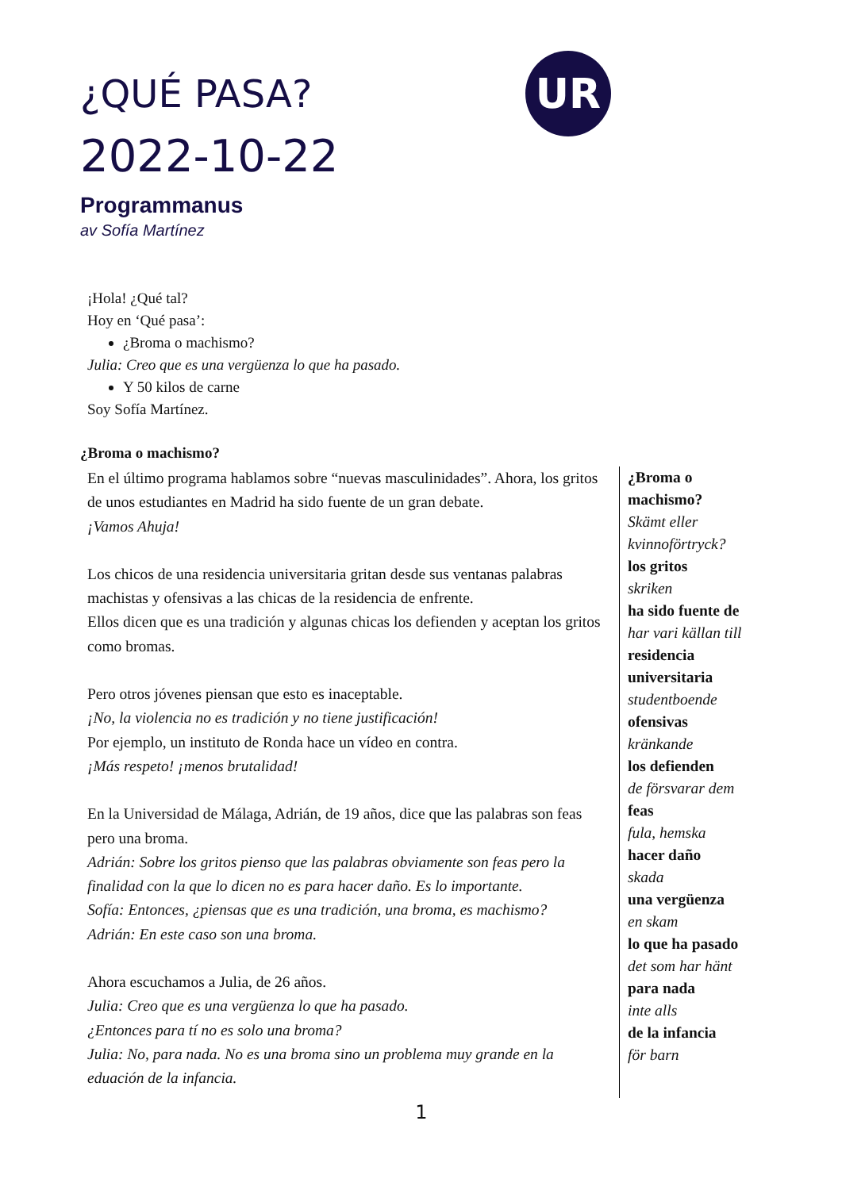UR
¿QUÉ PASA?
2022-10-22
Programmanus
av Sofía Martínez
¡Hola! ¿Qué tal?
Hoy en ‘Qué pasa’:
¿Broma o machismo?
Julia: Creo que es una vergüenza lo que ha pasado.
Y 50 kilos de carne
Soy Sofía Martínez.
¿Broma o machismo?
En el último programa hablamos sobre “nuevas masculinidades”. Ahora, los gritos de unos estudiantes en Madrid ha sido fuente de un gran debate.
¡Vamos Ahuja!
Los chicos de una residencia universitaria gritan desde sus ventanas palabras machistas y ofensivas a las chicas de la residencia de enfrente.
Ellos dicen que es una tradición y algunas chicas los defienden y aceptan los gritos como bromas.
Pero otros jóvenes piensan que esto es inaceptable.
¡No, la violencia no es tradición y no tiene justificación!
Por ejemplo, un instituto de Ronda hace un vídeo en contra.
¡Más respeto! ¡menos brutalidad!
En la Universidad de Málaga, Adrián, de 19 años, dice que las palabras son feas pero una broma.
Adrián: Sobre los gritos pienso que las palabras obviamente son feas pero la finalidad con la que lo dicen no es para hacer daño. Es lo importante.
Sofía: Entonces, ¿piensas que es una tradición, una broma, es machismo?
Adrián: En este caso son una broma.
Ahora escuchamos a Julia, de 26 años.
Julia: Creo que es una vergüenza lo que ha pasado.
¿Entonces para tí no es solo una broma?
Julia: No, para nada. No es una broma sino un problema muy grande en la eduación de la infancia.
¿Broma o machismo?
Skämt eller kvinnoförtryck?
los gritos
skriken
ha sido fuente de
har vari källan till
residencia universitaria
studentboende
ofensivas
kränkande
los defienden
de försvarar dem
feas
fula, hemska
hacer daño
skada
una vergüenza
en skam
lo que ha pasado
det som har hänt
para nada
inte alls
de la infancia
för barn
1